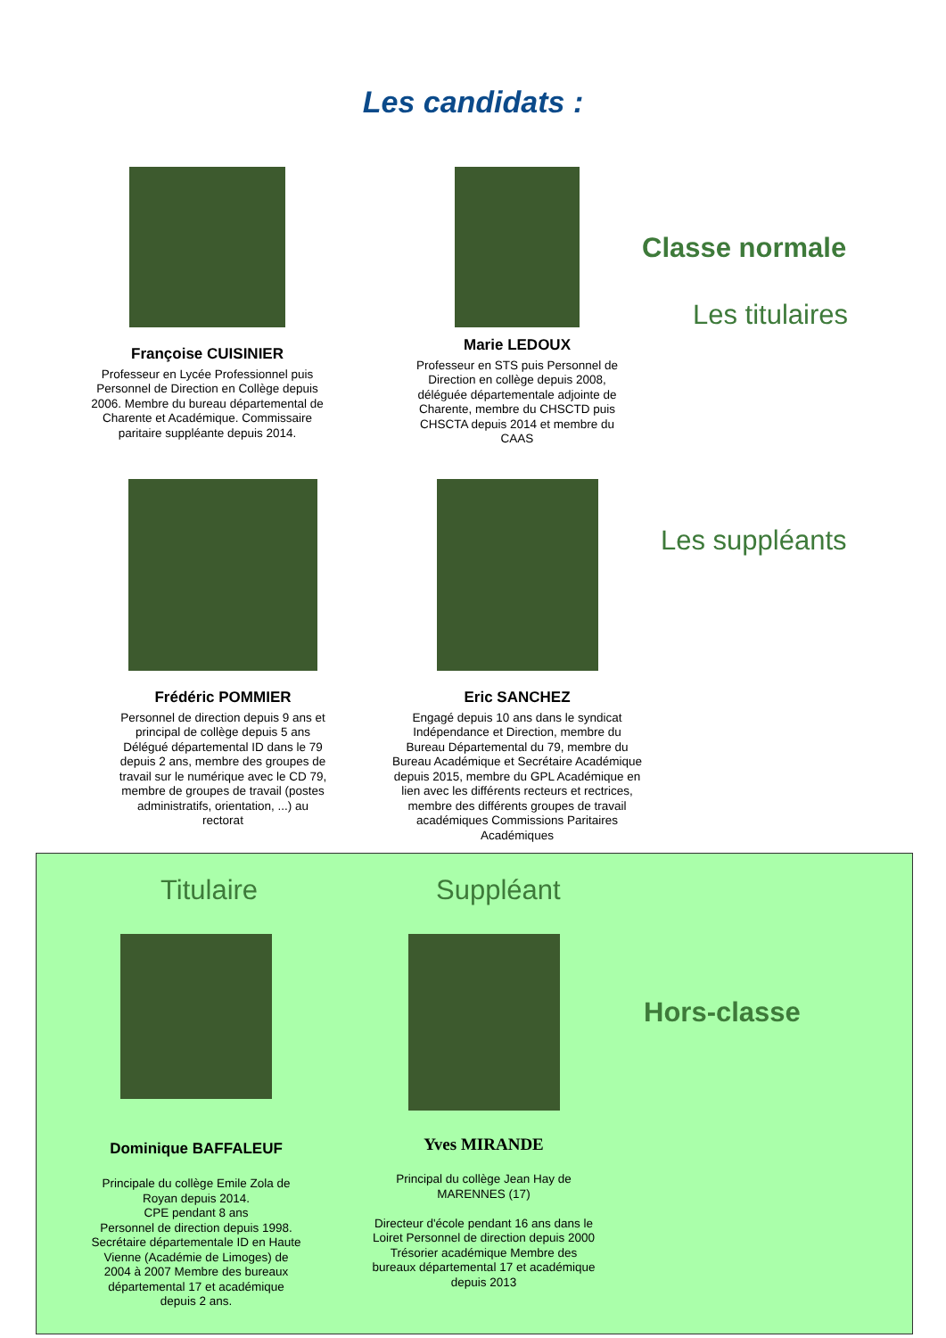Les candidats :
Classe normale
Les titulaires
Les suppléants
Françoise CUISINIER
Professeur en Lycée Professionnel puis Personnel de Direction en Collège depuis 2006. Membre du bureau départemental de Charente et Académique. Commissaire paritaire suppléante depuis 2014.
Marie LEDOUX
Professeur en STS puis Personnel de Direction en collège depuis 2008, déléguée départementale adjointe de Charente, membre du CHSCTD puis CHSCTA depuis 2014 et membre du CAAS
Frédéric POMMIER
Personnel de direction depuis 9 ans et principal de collège depuis 5 ans Délégué départemental ID dans le 79 depuis 2 ans, membre des groupes de travail sur le numérique avec le CD 79, membre de groupes de travail (postes administratifs, orientation, ...) au rectorat
Eric SANCHEZ
Engagé depuis 10 ans dans le syndicat Indépendance et Direction, membre du Bureau Départemental du 79, membre du Bureau Académique et Secrétaire Académique depuis 2015, membre du GPL Académique en lien avec les différents recteurs et rectrices, membre des différents groupes de travail académiques Commissions Paritaires Académiques
Titulaire Suppléant
Hors-classe
Dominique BAFFALEUF
Principale du collège Emile Zola de Royan depuis 2014.
CPE pendant 8 ans
Personnel de direction depuis 1998. Secrétaire départementale ID en Haute Vienne (Académie de Limoges) de 2004 à 2007 Membre des bureaux départemental 17 et académique depuis 2 ans.
Yves MIRANDE
Principal du collège Jean Hay de MARENNES (17)
Directeur d'école pendant 16 ans dans le Loiret Personnel de direction depuis 2000 Trésorier académique Membre des bureaux départemental 17 et académique depuis 2013